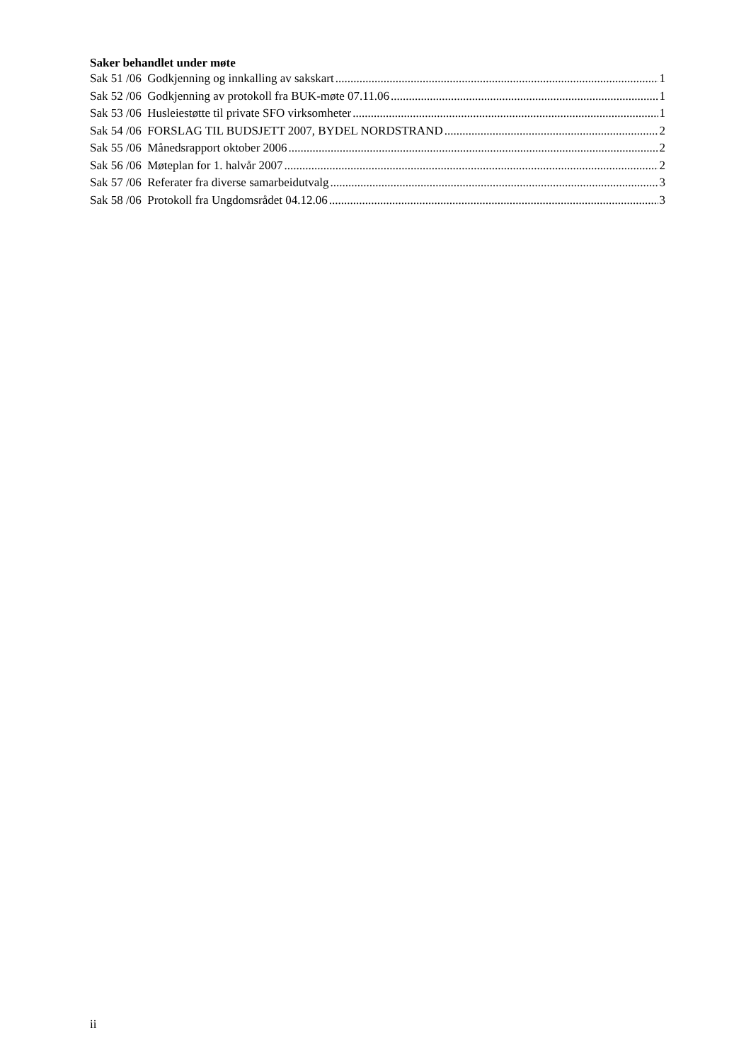Saker behandlet under møte
Sak 51 /06 Godkjenning og innkalling av sakskart 1
Sak 52 /06 Godkjenning av protokoll fra BUK-møte 07.11.06 1
Sak 53 /06 Husleiestøtte til private SFO virksomheter 1
Sak 54 /06 FORSLAG TIL BUDSJETT 2007, BYDEL NORDSTRAND 2
Sak 55 /06 Månedsrapport oktober 2006 2
Sak 56 /06 Møteplan for 1. halvår 2007 2
Sak 57 /06 Referater fra diverse samarbeidutvalg 3
Sak 58 /06 Protokoll fra Ungdomsrådet 04.12.06 3
ii